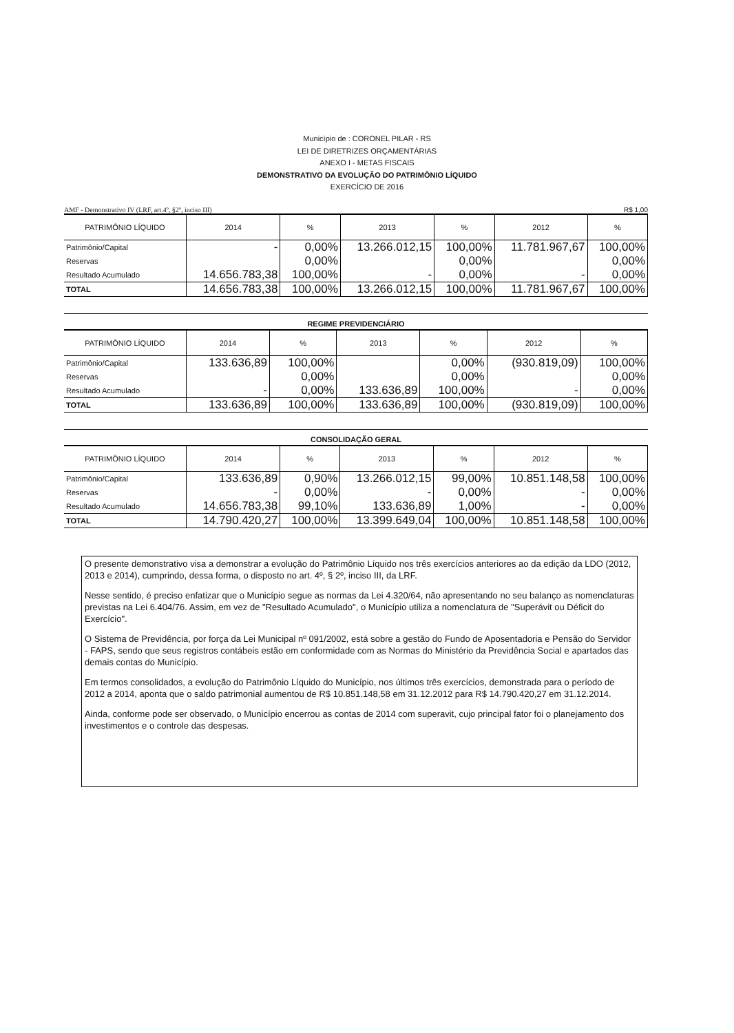Município de : CORONEL PILAR - RS
LEI DE DIRETRIZES ORÇAMENTÁRIAS
ANEXO I - METAS FISCAIS
DEMONSTRATIVO DA EVOLUÇÃO DO PATRIMÔNIO LÍQUIDO
EXERCÍCIO DE 2016
AMF - Demonstrativo IV (LRF, art.4º, §2º, inciso III) R$ 1,00
| PATRIMÔNIO LÍQUIDO | 2014 | % | 2013 | % | 2012 | % |
| --- | --- | --- | --- | --- | --- | --- |
| Patrimônio/Capital | - | 0,00% | 13.266.012,15 | 100,00% | 11.781.967,67 | 100,00% |
| Reservas | | 0,00% | | 0,00% | | 0,00% |
| Resultado Acumulado | 14.656.783,38 | 100,00% | - | 0,00% | - | 0,00% |
| TOTAL | 14.656.783,38 | 100,00% | 13.266.012,15 | 100,00% | 11.781.967,67 | 100,00% |
REGIME PREVIDENCIÁRIO
| PATRIMÔNIO LÍQUIDO | 2014 | % | 2013 | % | 2012 | % |
| --- | --- | --- | --- | --- | --- | --- |
| Patrimônio/Capital | 133.636,89 | 100,00% | | 0,00% | (930.819,09) | 100,00% |
| Reservas | | 0,00% | | 0,00% | | 0,00% |
| Resultado Acumulado | - | 0,00% | 133.636,89 | 100,00% | - | 0,00% |
| TOTAL | 133.636,89 | 100,00% | 133.636,89 | 100,00% | (930.819,09) | 100,00% |
CONSOLIDAÇÃO GERAL
| PATRIMÔNIO LÍQUIDO | 2014 | % | 2013 | % | 2012 | % |
| --- | --- | --- | --- | --- | --- | --- |
| Patrimônio/Capital | 133.636,89 | 0,90% | 13.266.012,15 | 99,00% | 10.851.148,58 | 100,00% |
| Reservas | - | 0,00% | - | 0,00% | - | 0,00% |
| Resultado Acumulado | 14.656.783,38 | 99,10% | 133.636,89 | 1,00% | - | 0,00% |
| TOTAL | 14.790.420,27 | 100,00% | 13.399.649,04 | 100,00% | 10.851.148,58 | 100,00% |
O presente demonstrativo visa a demonstrar a evolução do Patrimônio Líquido nos três exercícios anteriores ao da edição da LDO (2012, 2013 e 2014), cumprindo, dessa forma, o disposto no art. 4º, § 2º, inciso III, da LRF.
Nesse sentido, é preciso enfatizar que o Município segue as normas da Lei 4.320/64, não apresentando no seu balanço as nomenclaturas previstas na Lei 6.404/76. Assim, em vez de "Resultado Acumulado", o Município utiliza a nomenclatura de "Superávit ou Déficit do Exercício".
O Sistema de Previdência, por força da Lei Municipal nº 091/2002, está sobre a gestão do Fundo de Aposentadoria e Pensão do Servidor - FAPS, sendo que seus registros contábeis estão em conformidade com as Normas do Ministério da Previdência Social e apartados das demais contas do Município.
Em termos consolidados, a evolução do Patrimônio Líquido do Município, nos últimos três exercícios, demonstrada para o período de 2012 a 2014, aponta que o saldo patrimonial aumentou de R$ 10.851.148,58 em 31.12.2012 para R$ 14.790.420,27 em 31.12.2014.
Ainda, conforme pode ser observado, o Município encerrou as contas de 2014 com superavit, cujo principal fator foi o planejamento dos investimentos e o controle das despesas.